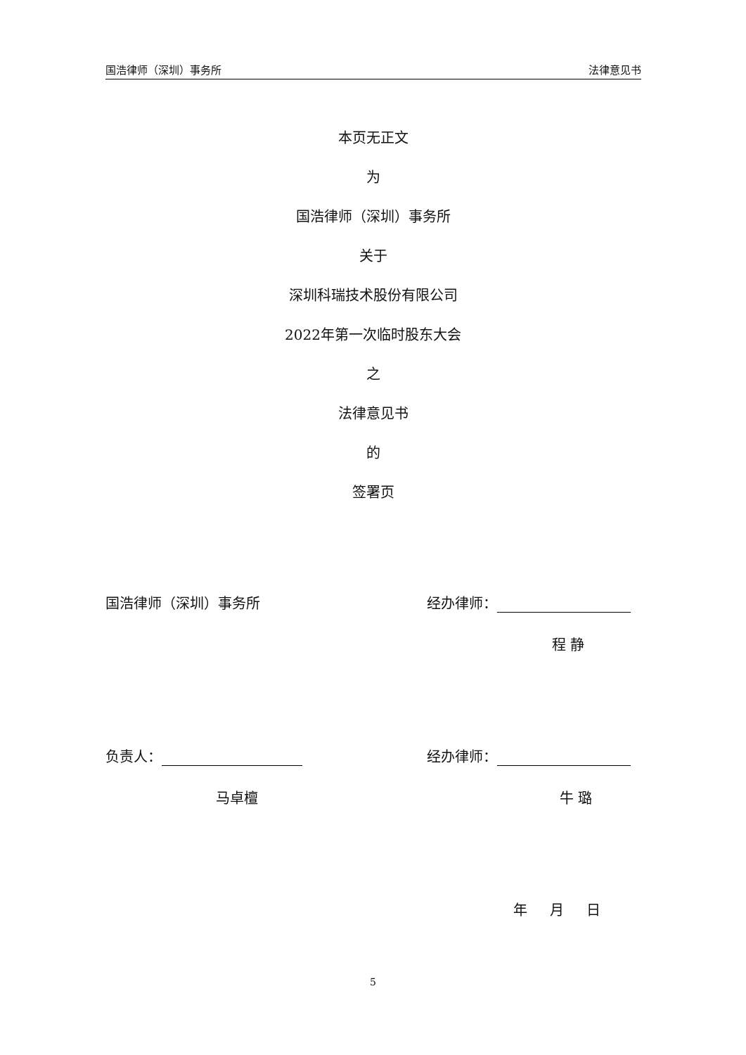国浩律师（深圳）事务所 法律意见书
本页无正文
为
国浩律师（深圳）事务所
关于
深圳科瑞技术股份有限公司
2022年第一次临时股东大会
之
法律意见书
的
签署页
国浩律师（深圳）事务所 经办律师：
程 静
负责人： 经办律师：
马卓檀 牛 璐
年 月 日
5